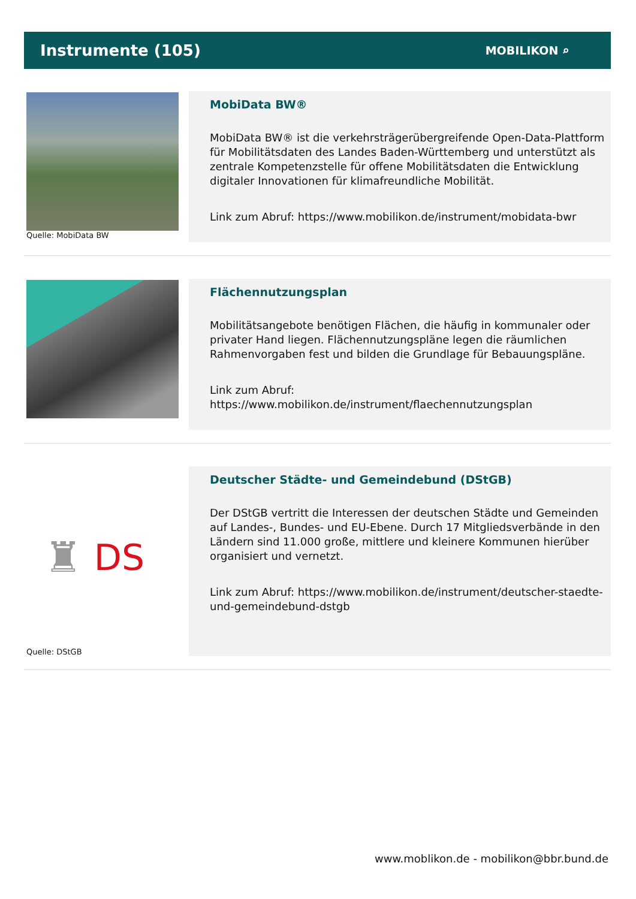Instrumente (105)
MOBILIKON ⌕
Quelle: MobiData BW
MobiData BW®
MobiData BW® ist die verkehrsträgerübergreifende Open-Data-Plattform für Mobilitätsdaten des Landes Baden-Württemberg und unterstützt als zentrale Kompetenzstelle für offene Mobilitätsdaten die Entwicklung digitaler Innovationen für klimafreundliche Mobilität.
Link zum Abruf: https://www.mobilikon.de/instrument/mobidata-bwr
Flächennutzungsplan
Mobilitätsangebote benötigen Flächen, die häufig in kommunaler oder privater Hand liegen. Flächennutzungspläne legen die räumlichen Rahmenvorgaben fest und bilden die Grundlage für Bebauungspläne.
Link zum Abruf:
https://www.mobilikon.de/instrument/flaechennutzungsplan
♜ DS
Quelle: DStGB
Deutscher Städte- und Gemeindebund (DStGB)
Der DStGB vertritt die Interessen der deutschen Städte und Gemeinden auf Landes-, Bundes- und EU-Ebene. Durch 17 Mitgliedsverbände in den Ländern sind 11.000 große, mittlere und kleinere Kommunen hierüber organisiert und vernetzt.
Link zum Abruf: https://www.mobilikon.de/instrument/deutscher-staedte-und-gemeindebund-dstgb
www.moblikon.de - mobilikon@bbr.bund.de